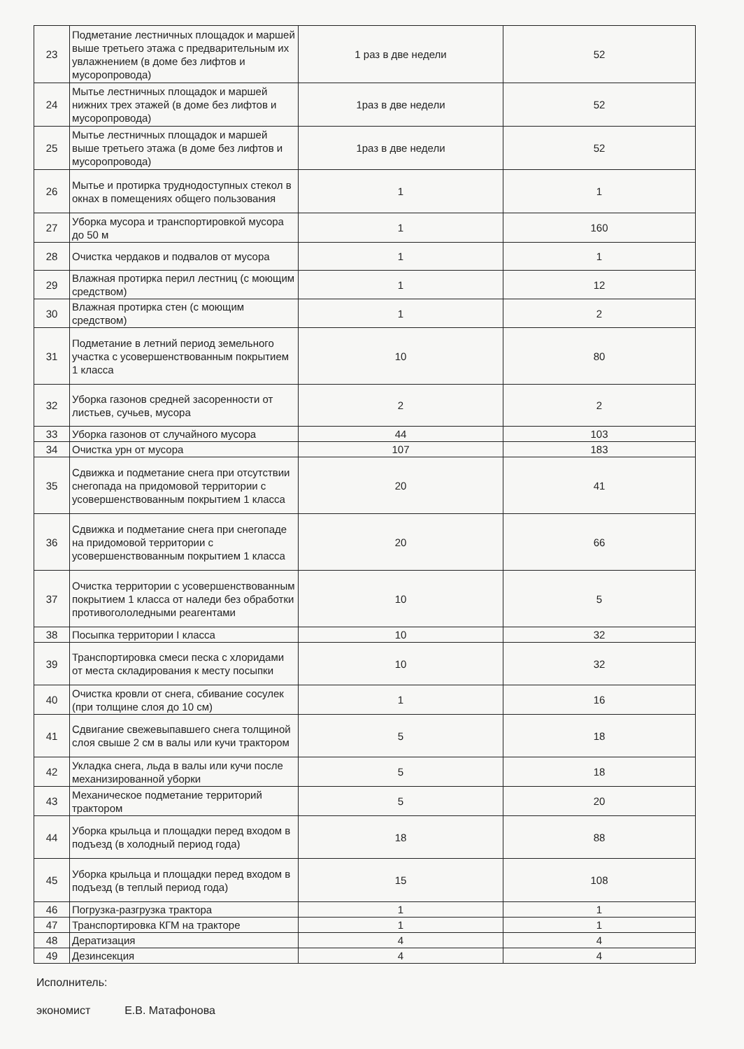| 23 | Подметание лестничных площадок и маршей выше третьего этажа с предварительным их увлажнением (в доме без лифтов и мусоропровода) | 1 раз в две недели | 52 |
| 24 | Мытье лестничных площадок и маршей нижних трех этажей (в доме без лифтов и мусоропровода) | 1раз в две недели | 52 |
| 25 | Мытье лестничных площадок и маршей выше третьего этажа (в доме без лифтов и мусоропровода) | 1раз в две недели | 52 |
| 26 | Мытье и протирка труднодоступных стекол в окнах в помещениях общего пользования | 1 | 1 |
| 27 | Уборка мусора и транспортировкой мусора до 50 м | 1 | 160 |
| 28 | Очистка чердаков и подвалов от мусора | 1 | 1 |
| 29 | Влажная протирка перил лестниц (с моющим средством) | 1 | 12 |
| 30 | Влажная протирка стен (с моющим средством) | 1 | 2 |
| 31 | Подметание в летний период земельного участка с усовершенствованным покрытием 1 класса | 10 | 80 |
| 32 | Уборка газонов средней засоренности от листьев, сучьев, мусора | 2 | 2 |
| 33 | Уборка газонов от случайного мусора | 44 | 103 |
| 34 | Очистка урн от мусора | 107 | 183 |
| 35 | Сдвижка и подметание снега при отсутствии снегопада на придомовой территории с усовершенствованным покрытием 1 класса | 20 | 41 |
| 36 | Сдвижка и подметание снега при снегопаде на придомовой территории с усовершенствованным покрытием 1 класса | 20 | 66 |
| 37 | Очистка территории с усовершенствованным покрытием 1 класса от наледи без обработки противогололедными реагентами | 10 | 5 |
| 38 | Посыпка территории I класса | 10 | 32 |
| 39 | Транспортировка смеси песка с хлоридами от места складирования к месту посыпки | 10 | 32 |
| 40 | Очистка кровли от снега, сбивание сосулек (при толщине слоя до 10 см) | 1 | 16 |
| 41 | Сдвигание свежевыпавшего снега толщиной слоя свыше 2 см в валы или кучи трактором | 5 | 18 |
| 42 | Укладка снега, льда в валы или кучи после механизированной уборки | 5 | 18 |
| 43 | Механическое подметание территорий трактором | 5 | 20 |
| 44 | Уборка крыльца и площадки перед входом в подъезд (в холодный период года) | 18 | 88 |
| 45 | Уборка крыльца и площадки перед входом в подъезд (в теплый период года) | 15 | 108 |
| 46 | Погрузка-разгрузка трактора | 1 | 1 |
| 47 | Транспортировка КГМ на тракторе | 1 | 1 |
| 48 | Дератизация | 4 | 4 |
| 49 | Дезинсекция | 4 | 4 |
Исполнитель:
экономист Е.В. Матафонова